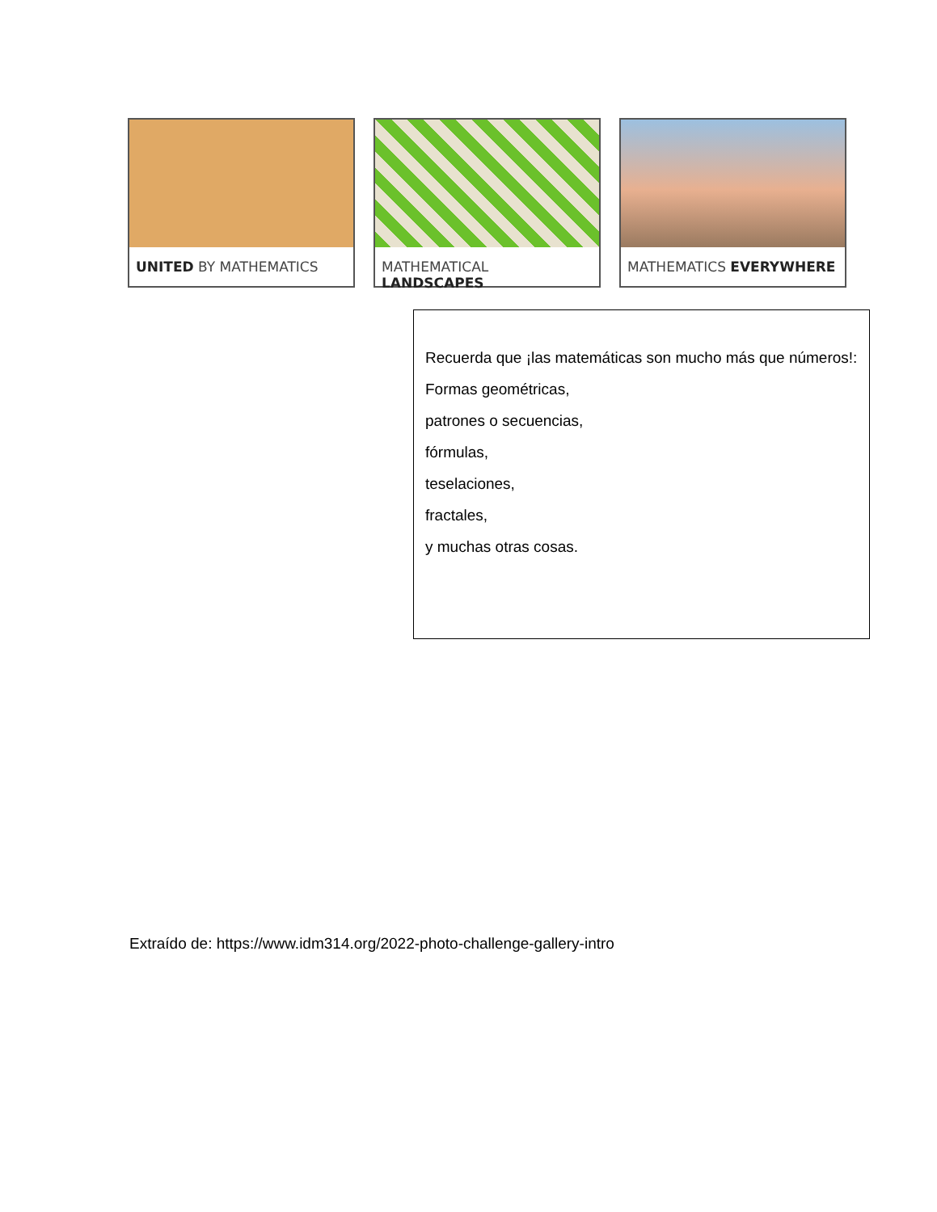UNITED BY MATHEMATICS MATHEMATICAL LANDSCAPES MATHEMATICS EVERYWHERE
Recuerda que ¡las matemáticas son mucho más que números!:
Formas geométricas,
patrones o secuencias,
fórmulas,
teselaciones,
fractales,
y muchas otras cosas.
Extraído de: https://www.idm314.org/2022-photo-challenge-gallery-intro